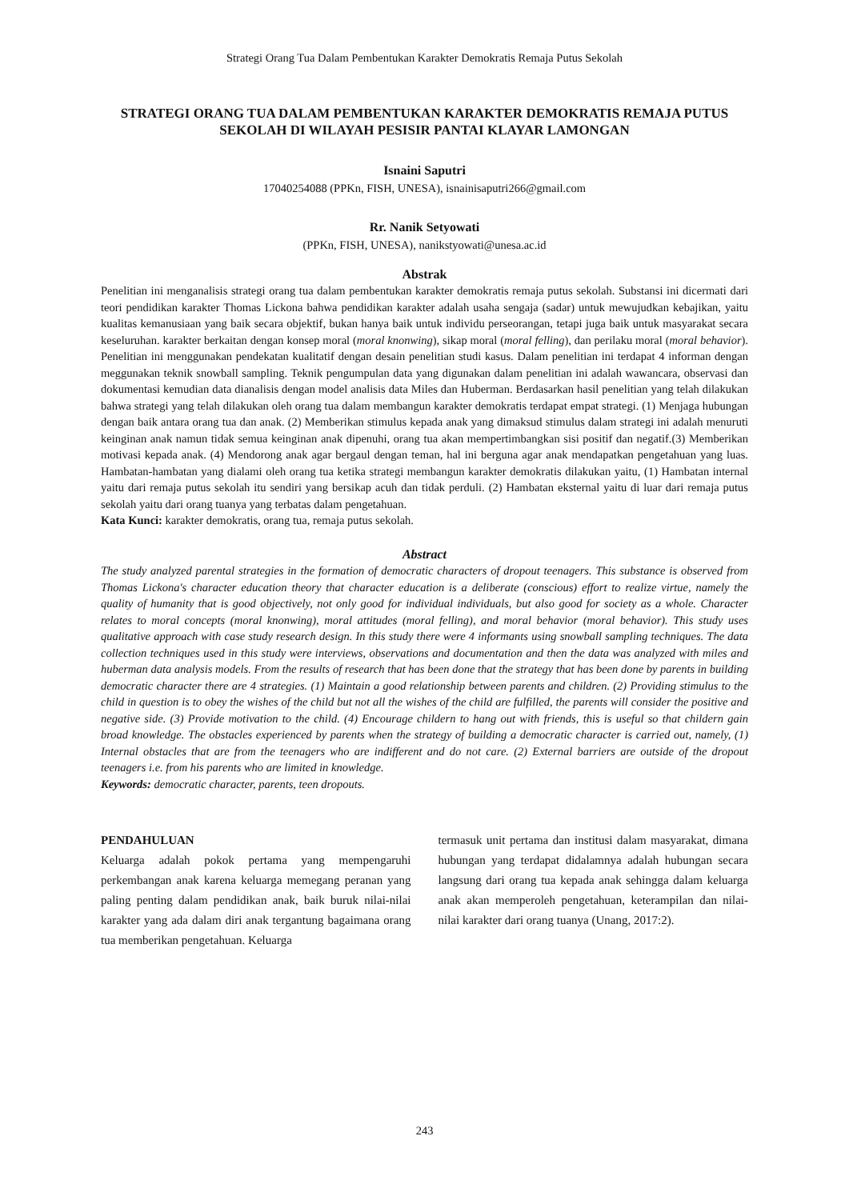Strategi Orang Tua Dalam Pembentukan Karakter Demokratis Remaja Putus Sekolah
STRATEGI ORANG TUA DALAM PEMBENTUKAN KARAKTER DEMOKRATIS REMAJA PUTUS SEKOLAH DI WILAYAH PESISIR PANTAI KLAYAR LAMONGAN
Isnaini Saputri
17040254088 (PPKn, FISH, UNESA), isnainisaputri266@gmail.com
Rr. Nanik Setyowati
(PPKn, FISH, UNESA), nanikstyowati@unesa.ac.id
Abstrak
Penelitian ini menganalisis strategi orang tua dalam pembentukan karakter demokratis remaja putus sekolah. Substansi ini dicermati dari teori pendidikan karakter Thomas Lickona bahwa pendidikan karakter adalah usaha sengaja (sadar) untuk mewujudkan kebajikan, yaitu kualitas kemanusiaan yang baik secara objektif, bukan hanya baik untuk individu perseorangan, tetapi juga baik untuk masyarakat secara keseluruhan. karakter berkaitan dengan konsep moral (moral knonwing), sikap moral (moral felling), dan perilaku moral (moral behavior). Penelitian ini menggunakan pendekatan kualitatif dengan desain penelitian studi kasus. Dalam penelitian ini terdapat 4 informan dengan meggunakan teknik snowball sampling. Teknik pengumpulan data yang digunakan dalam penelitian ini adalah wawancara, observasi dan dokumentasi kemudian data dianalisis dengan model analisis data Miles dan Huberman. Berdasarkan hasil penelitian yang telah dilakukan bahwa strategi yang telah dilakukan oleh orang tua dalam membangun karakter demokratis terdapat empat strategi. (1) Menjaga hubungan dengan baik antara orang tua dan anak. (2) Memberikan stimulus kepada anak yang dimaksud stimulus dalam strategi ini adalah menuruti keinginan anak namun tidak semua keinginan anak dipenuhi, orang tua akan mempertimbangkan sisi positif dan negatif.(3) Memberikan motivasi kepada anak. (4) Mendorong anak agar bergaul dengan teman, hal ini berguna agar anak mendapatkan pengetahuan yang luas. Hambatan-hambatan yang dialami oleh orang tua ketika strategi membangun karakter demokratis dilakukan yaitu, (1) Hambatan internal yaitu dari remaja putus sekolah itu sendiri yang bersikap acuh dan tidak perduli. (2) Hambatan eksternal yaitu di luar dari remaja putus sekolah yaitu dari orang tuanya yang terbatas dalam pengetahuan.
Kata Kunci: karakter demokratis, orang tua, remaja putus sekolah.
Abstract
The study analyzed parental strategies in the formation of democratic characters of dropout teenagers. This substance is observed from Thomas Lickona's character education theory that character education is a deliberate (conscious) effort to realize virtue, namely the quality of humanity that is good objectively, not only good for individual individuals, but also good for society as a whole. Character relates to moral concepts (moral knonwing), moral attitudes (moral felling), and moral behavior (moral behavior). This study uses qualitative approach with case study research design. In this study there were 4 informants using snowball sampling techniques. The data collection techniques used in this study were interviews, observations and documentation and then the data was analyzed with miles and huberman data analysis models. From the results of research that has been done that the strategy that has been done by parents in building democratic character there are 4 strategies. (1) Maintain a good relationship between parents and children. (2) Providing stimulus to the child in question is to obey the wishes of the child but not all the wishes of the child are fulfilled, the parents will consider the positive and negative side. (3) Provide motivation to the child. (4) Encourage childern to hang out with friends, this is useful so that childern gain broad knowledge. The obstacles experienced by parents when the strategy of building a democratic character is carried out, namely, (1) Internal obstacles that are from the teenagers who are indifferent and do not care. (2) External barriers are outside of the dropout teenagers i.e. from his parents who are limited in knowledge.
Keywords: democratic character, parents, teen dropouts.
PENDAHULUAN
Keluarga adalah pokok pertama yang mempengaruhi perkembangan anak karena keluarga memegang peranan yang paling penting dalam pendidikan anak, baik buruk nilai-nilai karakter yang ada dalam diri anak tergantung bagaimana orang tua memberikan pengetahuan. Keluarga
termasuk unit pertama dan institusi dalam masyarakat, dimana hubungan yang terdapat didalamnya adalah hubungan secara langsung dari orang tua kepada anak sehingga dalam keluarga anak akan memperoleh pengetahuan, keterampilan dan nilai-nilai karakter dari orang tuanya (Unang, 2017:2).
243